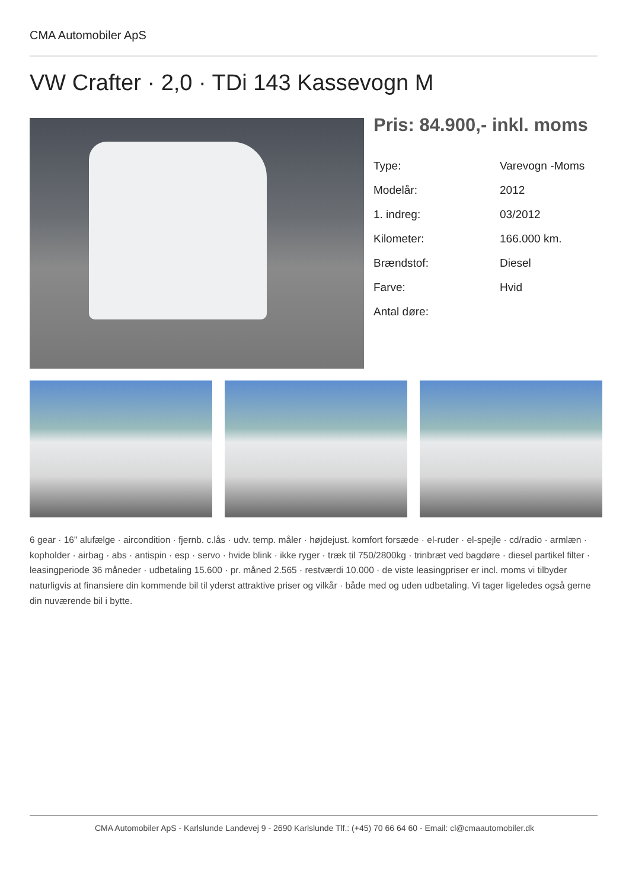CMA Automobiler ApS
VW Crafter · 2,0 · TDi 143 Kassevogn M
Pris: 84.900,- inkl. moms
| Type: | Varevogn -Moms |
| Modelår: | 2012 |
| 1. indreg: | 03/2012 |
| Kilometer: | 166.000 km. |
| Brændstof: | Diesel |
| Farve: | Hvid |
| Antal døre: | |
6 gear · 16" alufælge · aircondition · fjernb. c.lås · udv. temp. måler · højdejust. komfort forsæde · el-ruder · el-spejle · cd/radio · armlæn · kopholder · airbag · abs · antispin · esp · servo · hvide blink · ikke ryger · træk til 750/2800kg · trinbræt ved bagdøre · diesel partikel filter · leasingperiode 36 måneder · udbetaling 15.600 · pr. måned 2.565 · restværdi 10.000 · de viste leasingpriser er incl. moms vi tilbyder naturligvis at finansiere din kommende bil til yderst attraktive priser og vilkår · både med og uden udbetaling. Vi tager ligeledes også gerne din nuværende bil i bytte.
CMA Automobiler ApS - Karlslunde Landevej 9 - 2690 Karlslunde Tlf.: (+45) 70 66 64 60 - Email: cl@cmaautomobiler.dk